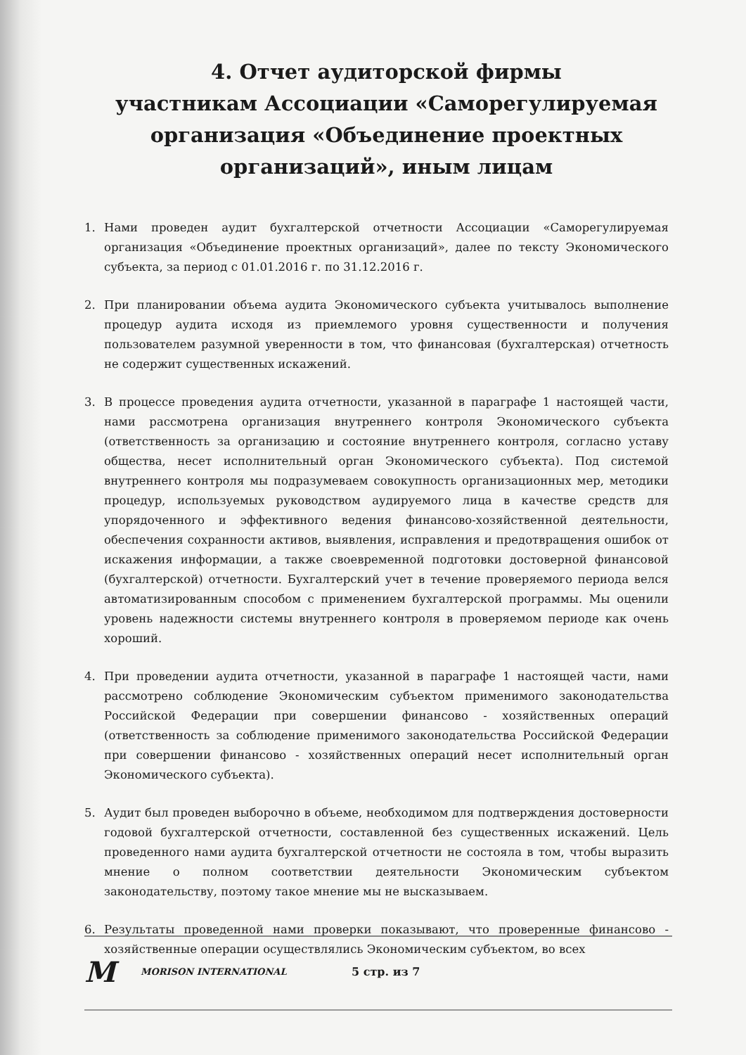4. Отчет аудиторской фирмы
участникам Ассоциации «Саморегулируемая организация «Объединение проектных организаций», иным лицам
1. Нами проведен аудит бухгалтерской отчетности Ассоциации «Саморегулируемая организация «Объединение проектных организаций», далее по тексту Экономического субъекта, за период с 01.01.2016 г. по 31.12.2016 г.
2. При планировании объема аудита Экономического субъекта учитывалось выполнение процедур аудита исходя из приемлемого уровня существенности и получения пользователем разумной уверенности в том, что финансовая (бухгалтерская) отчетность не содержит существенных искажений.
3. В процессе проведения аудита отчетности, указанной в параграфе 1 настоящей части, нами рассмотрена организация внутреннего контроля Экономического субъекта (ответственность за организацию и состояние внутреннего контроля, согласно уставу общества, несет исполнительный орган Экономического субъекта). Под системой внутреннего контроля мы подразумеваем совокупность организационных мер, методики процедур, используемых руководством аудируемого лица в качестве средств для упорядоченного и эффективного ведения финансово-хозяйственной деятельности, обеспечения сохранности активов, выявления, исправления и предотвращения ошибок от искажения информации, а также своевременной подготовки достоверной финансовой (бухгалтерской) отчетности. Бухгалтерский учет в течение проверяемого периода велся автоматизированным способом с применением бухгалтерской программы. Мы оценили уровень надежности системы внутреннего контроля в проверяемом периоде как очень хороший.
4. При проведении аудита отчетности, указанной в параграфе 1 настоящей части, нами рассмотрено соблюдение Экономическим субъектом применимого законодательства Российской Федерации при совершении финансово - хозяйственных операций (ответственность за соблюдение применимого законодательства Российской Федерации при совершении финансово - хозяйственных операций несет исполнительный орган Экономического субъекта).
5. Аудит был проведен выборочно в объеме, необходимом для подтверждения достоверности годовой бухгалтерской отчетности, составленной без существенных искажений. Цель проведенного нами аудита бухгалтерской отчетности не состояла в том, чтобы выразить мнение о полном соответствии деятельности Экономическим субъектом законодательству, поэтому такое мнение мы не высказываем.
6. Результаты проведенной нами проверки показывают, что проверенные финансово - хозяйственные операции осуществлялись Экономическим субъектом, во всех
M MORISON INTERNATIONAL 5 стр. из 7